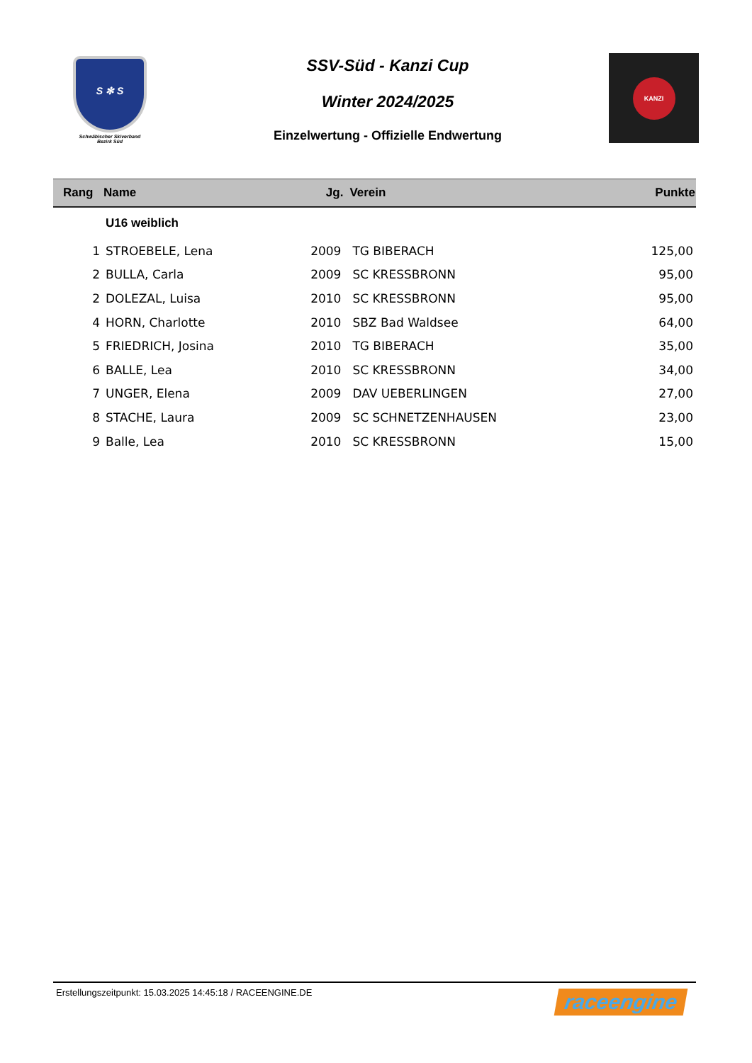S ✻ S
Schwäbischer Skiverband
Bezirk Süd
SSV-Süd - Kanzi Cup
Winter 2024/2025
Einzelwertung - Offizielle Endwertung
KANZI
| Rang | Name | Jg. | Verein | Punkte |
| --- | --- | --- | --- | --- |
| | U16 weiblich | | | |
| 1 | STROEBELE, Lena | 2009 | TG BIBERACH | 125,00 |
| 2 | BULLA, Carla | 2009 | SC KRESSBRONN | 95,00 |
| 2 | DOLEZAL, Luisa | 2010 | SC KRESSBRONN | 95,00 |
| 4 | HORN, Charlotte | 2010 | SBZ Bad Waldsee | 64,00 |
| 5 | FRIEDRICH, Josina | 2010 | TG BIBERACH | 35,00 |
| 6 | BALLE, Lea | 2010 | SC KRESSBRONN | 34,00 |
| 7 | UNGER, Elena | 2009 | DAV UEBERLINGEN | 27,00 |
| 8 | STACHE, Laura | 2009 | SC SCHNETZENHAUSEN | 23,00 |
| 9 | Balle, Lea | 2010 | SC KRESSBRONN | 15,00 |
Erstellungszeitpunkt: 15.03.2025 14:45:18 / RACEENGINE.DE raceengine